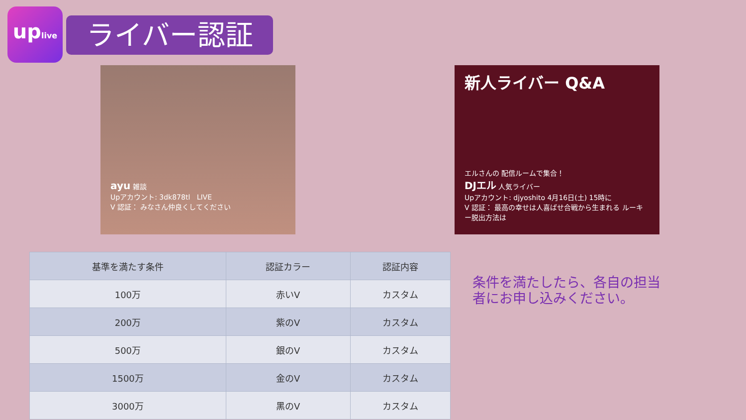uplive
ライバー認証
ayu 雑談
Upアカウント: 3dk878tl LIVE
V 認証： みなさん仲良くしてください
新人ライバー Q&A
エルさんの 配信ルームで集合！
DJエル 人気ライバー
Upアカウント: djyoshito 4月16日(土) 15時に
V 認証： 最高の幸せは人喜ばせ合戦から生まれる ルーキー脱出方法は
| 基準を満たす条件 | 認証カラー | 認証内容 |
| --- | --- | --- |
| 100万 | 赤いV | カスタム |
| 200万 | 紫のV | カスタム |
| 500万 | 銀のV | カスタム |
| 1500万 | 金のV | カスタム |
| 3000万 | 黑のV | カスタム |
条件を満たしたら、各自の担当者にお申し込みください。